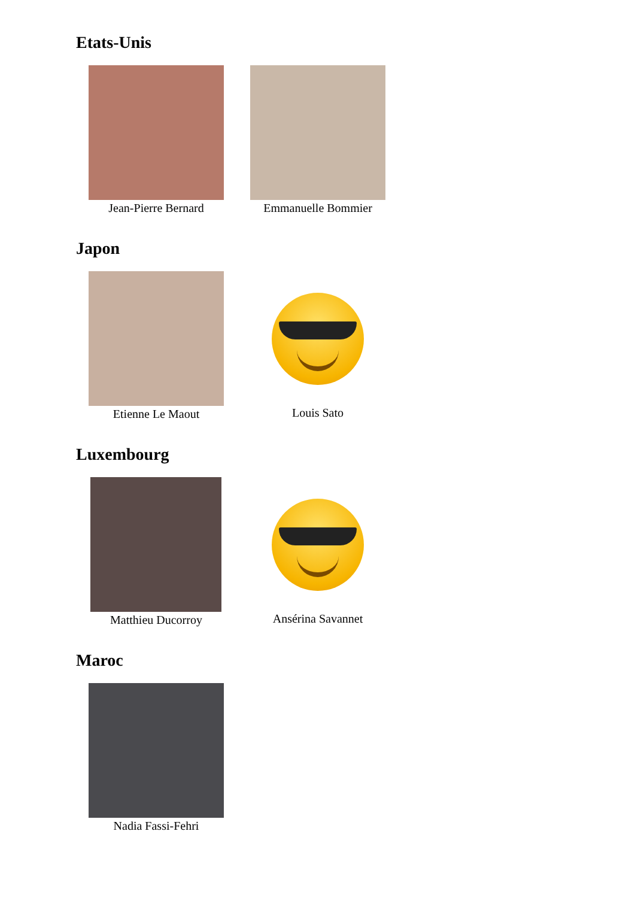Etats-Unis
Jean-Pierre Bernard
Emmanuelle Bommier
Japon
Etienne Le Maout Louis Sato
Luxembourg
Matthieu Ducorroy Ansérina Savannet
Maroc
Nadia Fassi-Fehri